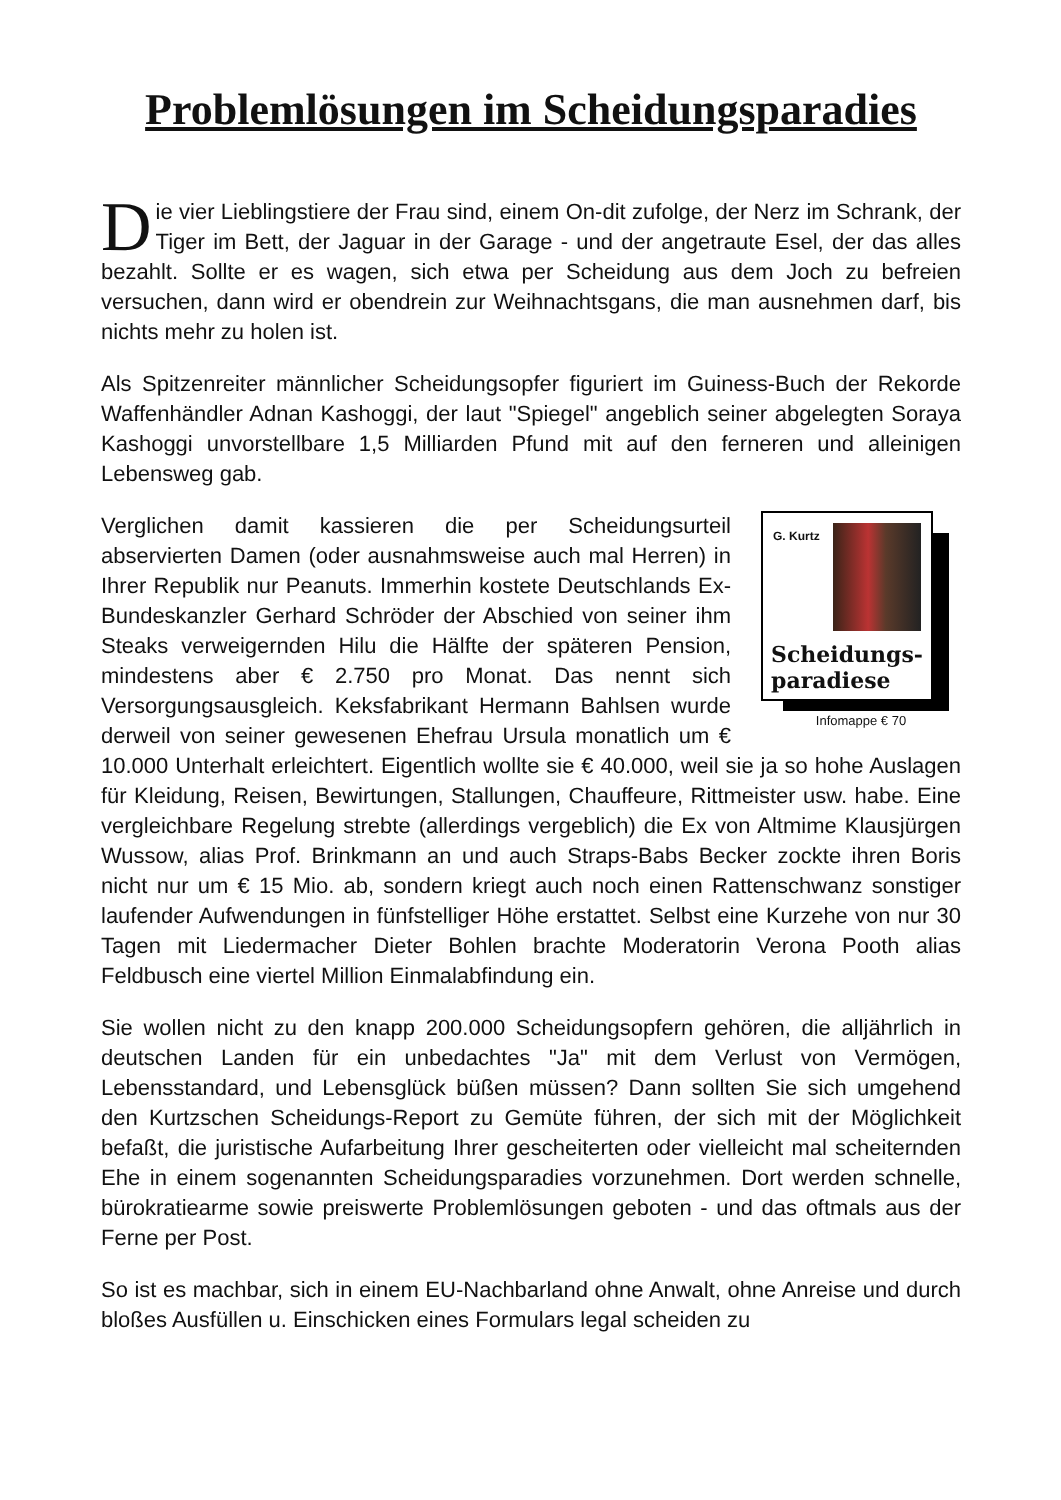Problemlösungen im Scheidungsparadies
Die vier Lieblingstiere der Frau sind, einem On-dit zufolge, der Nerz im Schrank, der Tiger im Bett, der Jaguar in der Garage - und der angetraute Esel, der das alles bezahlt. Sollte er es wagen, sich etwa per Scheidung aus dem Joch zu befreien versuchen, dann wird er obendrein zur Weihnachtsgans, die man ausnehmen darf, bis nichts mehr zu holen ist.
Als Spitzenreiter männlicher Scheidungsopfer figuriert im Guiness-Buch der Rekorde Waffenhändler Adnan Kashoggi, der laut "Spiegel" angeblich seiner abgelegten Soraya Kashoggi unvorstellbare 1,5 Milliarden Pfund mit auf den ferneren und alleinigen Lebensweg gab.
G. Kurtz
Scheidungs-
paradiese
Infomappe € 70
Verglichen damit kassieren die per Scheidungsurteil abservierten Damen (oder ausnahmsweise auch mal Herren) in Ihrer Republik nur Peanuts. Immerhin kostete Deutschlands Ex-Bundeskanzler Gerhard Schröder der Abschied von seiner ihm Steaks verweigernden Hilu die Hälfte der späteren Pension, mindestens aber € 2.750 pro Monat. Das nennt sich Versorgungsausgleich. Keksfabrikant Hermann Bahlsen wurde derweil von seiner gewesenen Ehefrau Ursula monatlich um € 10.000 Unterhalt erleichtert. Eigentlich wollte sie € 40.000, weil sie ja so hohe Auslagen für Kleidung, Reisen, Bewirtungen, Stallungen, Chauffeure, Rittmeister usw. habe. Eine vergleichbare Regelung strebte (allerdings vergeblich) die Ex von Altmime Klausjürgen Wussow, alias Prof. Brinkmann an und auch Straps-Babs Becker zockte ihren Boris nicht nur um € 15 Mio. ab, sondern kriegt auch noch einen Rattenschwanz sonstiger laufender Aufwendungen in fünfstelliger Höhe erstattet. Selbst eine Kurzehe von nur 30 Tagen mit Liedermacher Dieter Bohlen brachte Moderatorin Verona Pooth alias Feldbusch eine viertel Million Einmalabfindung ein.
Sie wollen nicht zu den knapp 200.000 Scheidungsopfern gehören, die alljährlich in deutschen Landen für ein unbedachtes "Ja" mit dem Verlust von Vermögen, Lebensstandard, und Lebensglück büßen müssen? Dann sollten Sie sich umgehend den Kurtzschen Scheidungs-Report zu Gemüte führen, der sich mit der Möglichkeit befaßt, die juristische Aufarbeitung Ihrer gescheiterten oder vielleicht mal scheiternden Ehe in einem sogenannten Scheidungsparadies vorzunehmen. Dort werden schnelle, bürokratiearme sowie preiswerte Problemlösungen geboten - und das oftmals aus der Ferne per Post.
So ist es machbar, sich in einem EU-Nachbarland ohne Anwalt, ohne Anreise und durch bloßes Ausfüllen u. Einschicken eines Formulars legal scheiden zu